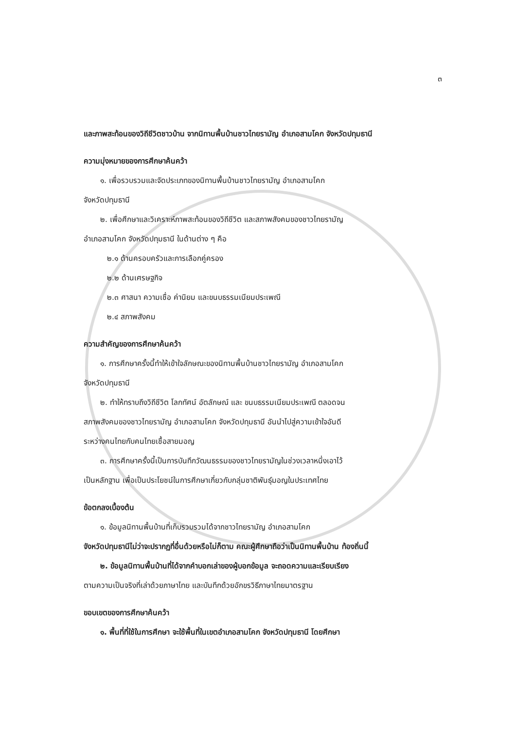๓
และภาพสะท้อนของวิถีชีวิตชาวบ้าน จากนิทานพื้นบ้านชาวไทยรามัญ อำเภอสามโคก จังหวัดปทุมธานี
ความมุ่งหมายของการศึกษาค้นคว้า
๑. เพื่อรวบรวมและจัดประเภทของนิทานพื้นบ้านชาวไทยรามัญ อำเภอสามโคก
จังหวัดปทุมธานี
๒. เพื่อศึกษาและวิเคราะห์ภาพสะท้อนของวิถีชีวิต และสภาพสังคมของชาวไทยรามัญ
อำเภอสามโคก จังหวัดปทุมธานี ในด้านต่าง ๆ คือ
๒.๑ ด้านครอบครัวและการเลือกคู่ครอง
๒.๒ ด้านเศรษฐกิจ
๒.๓ ศาสนา ความเชื่อ ค่านิยม และขนบธรรมเนียมประเพณี
๒.๔ สภาพสังคม
ความสำคัญของการศึกษาค้นคว้า
๑. การศึกษาครั้งนี้ทำให้เข้าใจลักษณะของนิทานพื้นบ้านชาวไทยรามัญ อำเภอสามโคก
จังหวัดปทุมธานี
๒. ทำให้ทราบถึงวิถีชีวิต โลกทัศน์ อัตลักษณ์ และ ขนบธรรมเนียมประเพณี ตลอดจน
สภาพสังคมของชาวไทยรามัญ อำเภอสามโคก จังหวัดปทุมธานี อันนำไปสู่ความเข้าใจอันดี
ระหว่างคนไทยกับคนไทยเชื้อสายมอญ
๓. การศึกษาครั้งนี้เป็นการบันทึกวัฒนธรรมของชาวไทยรามัญในช่วงเวลาหนึ่งเอาไว้
เป็นหลักฐาน เพื่อเป็นประโยชน์ในการศึกษาเกี่ยวกับกลุ่มชาติพันธุ์มอญในประเทศไทย
ข้อตกลงเบื้องต้น
๑. ข้อมูลนิทานพื้นบ้านที่เก็บรวบรวมได้จากชาวไทยรามัญ อำเภอสามโคก
จังหวัดปทุมธานีไม่ว่าจะปรากฏที่อื่นด้วยหรือไม่ก็ตาม คณะผู้ศึกษาถือว่าเป็นนิทานพื้นบ้าน ท้องถิ่นนี้
๒. ข้อมูลนิทานพื้นบ้านที่ได้จากคำบอกเล่าของผู้บอกข้อมูล จะถอดความและเรียบเรียง
ตามความเป็นจริงที่เล่าด้วยภาษาไทย และบันทึกด้วยอักขรวิธีภาษาไทยมาตรฐาน
ขอบเขตของการศึกษาค้นคว้า
๑. พื้นที่ที่ใช้ในการศึกษา จะใช้พื้นที่ในเขตอำเภอสามโคก จังหวัดปทุมธานี โดยศึกษา